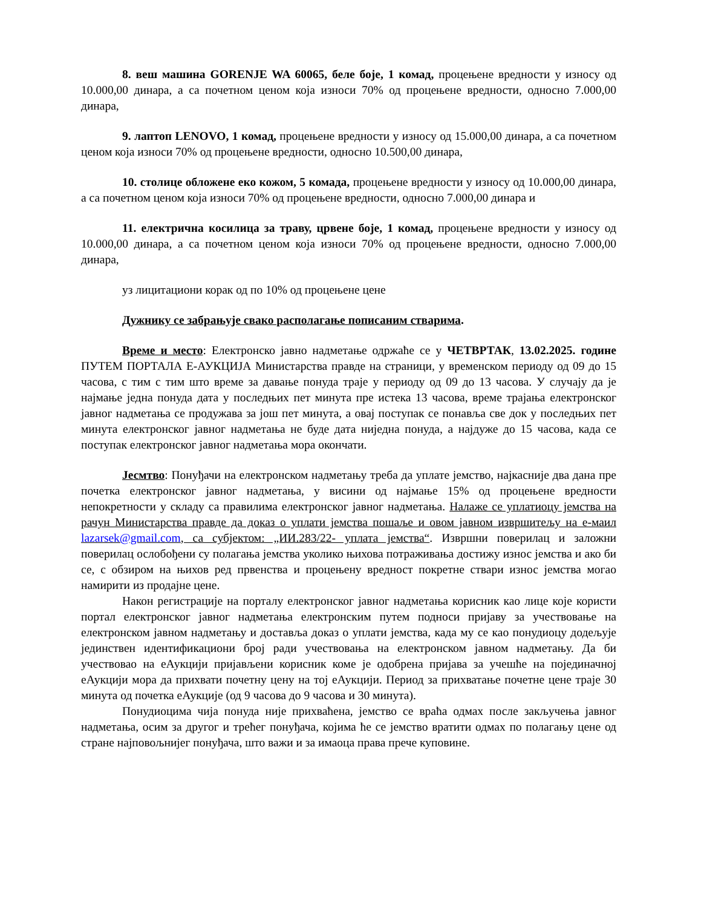8. веш машина GORENJE WA 60065, беле боје, 1 комад, процењене вредности у износу од 10.000,00 динара, а са почетном ценом која износи 70% од процењене вредности, односно 7.000,00 динара,
9. лаптоп LENOVO, 1 комад, процењене вредности у износу од 15.000,00 динара, а са почетном ценом која износи 70% од процењене вредности, односно 10.500,00 динара,
10. столице обложене еко кожом, 5 комада, процењене вредности у износу од 10.000,00 динара, а са почетном ценом која износи 70% од процењене вредности, односно 7.000,00 динара и
11. електрична косилица за траву, црвене боје, 1 комад, процењене вредности у износу од 10.000,00 динара, а са почетном ценом која износи 70% од процењене вредности, односно 7.000,00 динара,
уз лицитациони корак од по 10% од процењене цене
Дужнику се забрањује свако располагање пописаним стварима.
Време и место: Електронско јавно надметање одржаће се у ЧЕТВРТАК, 13.02.2025. године ПУТЕМ ПОРТАЛА Е-АУКЦИЈА Министарства правде на страници, у временском периоду од 09 до 15 часова, с тим с тим што време за давање понуда траје у периоду од 09 до 13 часова. У случају да је најмање једна понуда дата у последњих пет минута пре истека 13 часова, време трајања електронског јавног надметања се продужава за још пет минута, а овај поступак се понавља све док у последњих пет минута електронског јавног надметања не буде дата ниједна понуда, а најдуже до 15 часова, када се поступак електронског јавног надметања мора окончати.
Јесмтво: Понуђачи на електронском надметању треба да уплате јемство, најкасније два дана пре почетка електронског јавног надметања, у висини од најмање 15% од процењене вредности непокретности у складу са правилима електронског јавног надметања. Налаже се уплатиоцу јемства на рачун Министарства правде да доказ о уплати јемства пошаље и овом јавном извршитељу на е-маил lazarsek@gmail.com, са субјектом: „ИИ.283/22- уплата јемства“. Извршни поверилац и заложни поверилац ослобођени су полагања јемства уколико њихова потраживања достижу износ јемства и ако би се, с обзиром на њихов ред првенства и процењену вредност покретне ствари износ јемства могао намирити из продајне цене.
Након регистрације на порталу електронског јавног надметања корисник као лице које користи портал електронског јавног надметања електронским путем подноси пријаву за учествовање на електронском јавном надметању и доставља доказ о уплати јемства, када му се као понудиоцу додељује јединствен идентификациони број ради учествовања на електронском јавном надметању. Да би учествовао на еАукцији пријављени корисник коме је одобрена пријава за учешће на појединачној еАукцији мора да прихвати почетну цену на тој еАукцији. Период за прихватање почетне цене траје 30 минута од почетка еАукције (од 9 часова до 9 часова и 30 минута).
Понудиоцима чија понуда није прихваћена, јемство се враћа одмах после закључења јавног надметања, осим за другог и трећег понуђача, којима ће се јемство вратити одмах по полагању цене од стране најповољнијег понуђача, што важи и за имаоца права прече куповине.